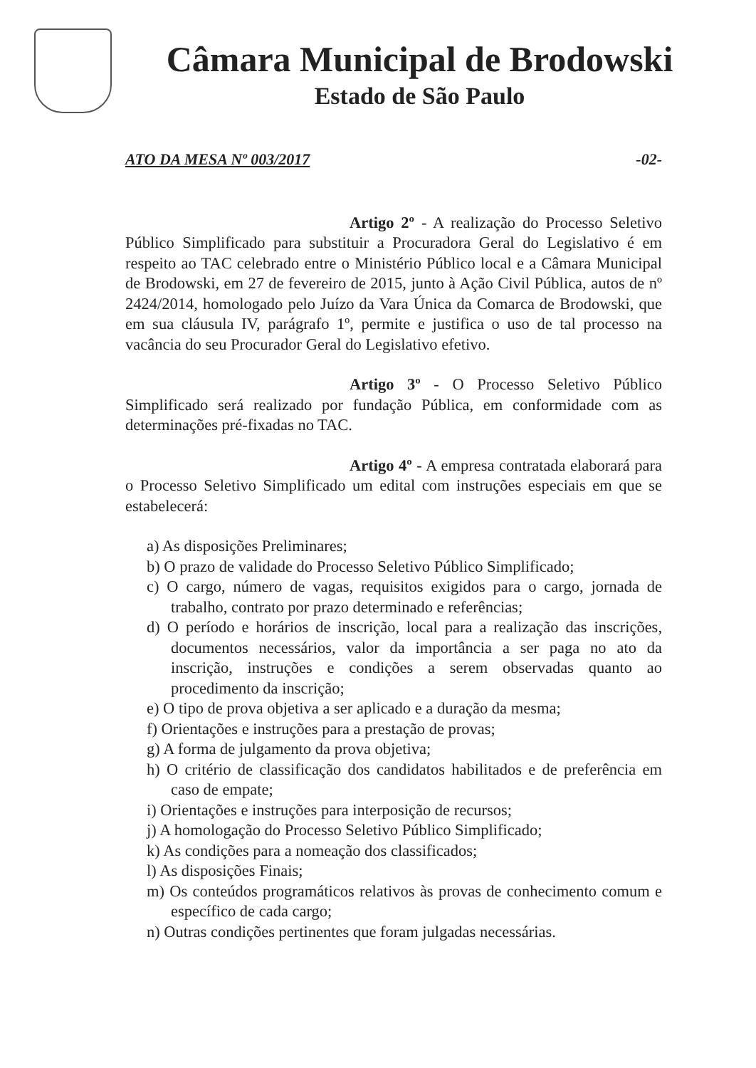Câmara Municipal de Brodowski
Estado de São Paulo
ATO DA MESA Nº 003/2017 -02-
Artigo 2º - A realização do Processo Seletivo Público Simplificado para substituir a Procuradora Geral do Legislativo é em respeito ao TAC celebrado entre o Ministério Público local e a Câmara Municipal de Brodowski, em 27 de fevereiro de 2015, junto à Ação Civil Pública, autos de nº 2424/2014, homologado pelo Juízo da Vara Única da Comarca de Brodowski, que em sua cláusula IV, parágrafo 1º, permite e justifica o uso de tal processo na vacância do seu Procurador Geral do Legislativo efetivo.
Artigo 3º - O Processo Seletivo Público Simplificado será realizado por fundação Pública, em conformidade com as determinações pré-fixadas no TAC.
Artigo 4º - A empresa contratada elaborará para o Processo Seletivo Simplificado um edital com instruções especiais em que se estabelecerá:
a) As disposições Preliminares;
b) O prazo de validade do Processo Seletivo Público Simplificado;
c) O cargo, número de vagas, requisitos exigidos para o cargo, jornada de trabalho, contrato por prazo determinado e referências;
d) O período e horários de inscrição, local para a realização das inscrições, documentos necessários, valor da importância a ser paga no ato da inscrição, instruções e condições a serem observadas quanto ao procedimento da inscrição;
e) O tipo de prova objetiva a ser aplicado e a duração da mesma;
f) Orientações e instruções para a prestação de provas;
g) A forma de julgamento da prova objetiva;
h) O critério de classificação dos candidatos habilitados e de preferência em caso de empate;
i) Orientações e instruções para interposição de recursos;
j) A homologação do Processo Seletivo Público Simplificado;
k) As condições para a nomeação dos classificados;
l) As disposições Finais;
m) Os conteúdos programáticos relativos às provas de conhecimento comum e específico de cada cargo;
n) Outras condições pertinentes que foram julgadas necessárias.